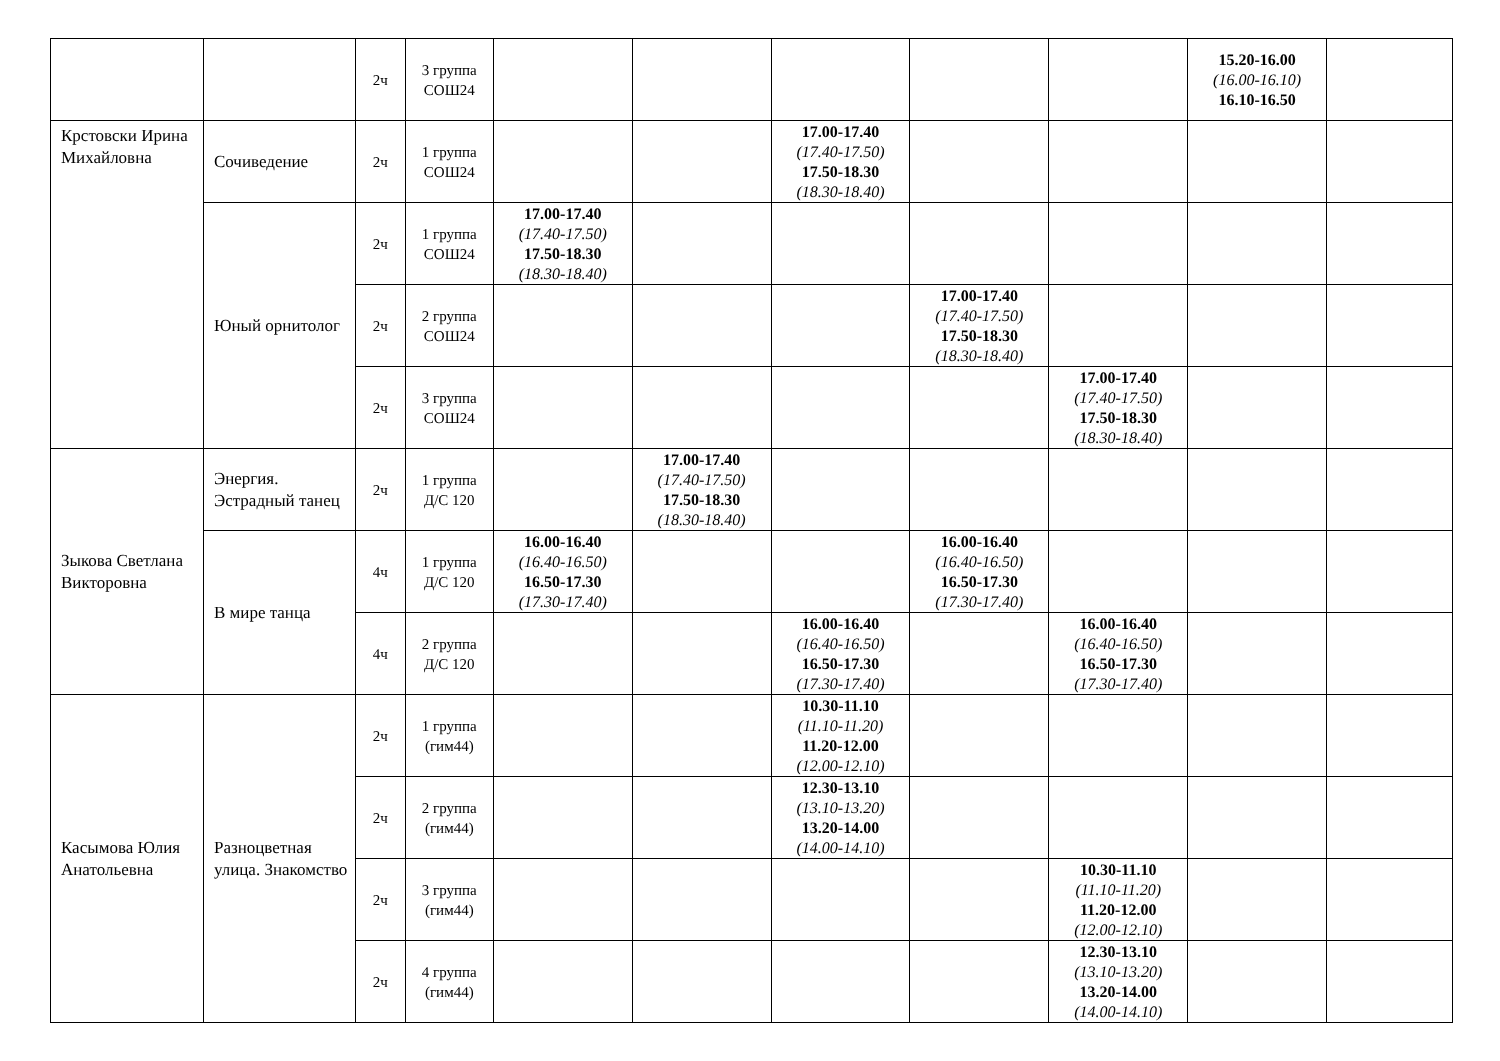| | | 2ч | 3 группа СОШ24 | | | | | | 15.20-16.00 (16.00-16.10) 16.10-16.50 | |
| Крстовски Ирина Михайловна | Сочиведение | 2ч | 1 группа СОШ24 | | | 17.00-17.40 (17.40-17.50) 17.50-18.30 (18.30-18.40) | | | | |
| | Юный орнитолог | 2ч | 1 группа СОШ24 | 17.00-17.40 (17.40-17.50) 17.50-18.30 (18.30-18.40) | | | | | | |
| | | 2ч | 2 группа СОШ24 | | | | 17.00-17.40 (17.40-17.50) 17.50-18.30 (18.30-18.40) | | | |
| | | 2ч | 3 группа СОШ24 | | | | | 17.00-17.40 (17.40-17.50) 17.50-18.30 (18.30-18.40) | | |
| Зыкова Светлана Викторовна | Энергия. Эстрадный танец | 2ч | 1 группа Д/С 120 | | 17.00-17.40 (17.40-17.50) 17.50-18.30 (18.30-18.40) | | | | | |
| | В мире танца | 4ч | 1 группа Д/С 120 | 16.00-16.40 (16.40-16.50) 16.50-17.30 (17.30-17.40) | | | 16.00-16.40 (16.40-16.50) 16.50-17.30 (17.30-17.40) | | | |
| | | 4ч | 2 группа Д/С 120 | | | 16.00-16.40 (16.40-16.50) 16.50-17.30 (17.30-17.40) | | 16.00-16.40 (16.40-16.50) 16.50-17.30 (17.30-17.40) | | |
| Касымова Юлия Анатольевна | Разноцветная улица. Знакомство | 2ч | 1 группа (гим44) | | | 10.30-11.10 (11.10-11.20) 11.20-12.00 (12.00-12.10) | | | | |
| | | 2ч | 2 группа (гим44) | | | 12.30-13.10 (13.10-13.20) 13.20-14.00 (14.00-14.10) | | | | |
| | | 2ч | 3 группа (гим44) | | | | | 10.30-11.10 (11.10-11.20) 11.20-12.00 (12.00-12.10) | | |
| | | 2ч | 4 группа (гим44) | | | | | 12.30-13.10 (13.10-13.20) 13.20-14.00 (14.00-14.10) | | |